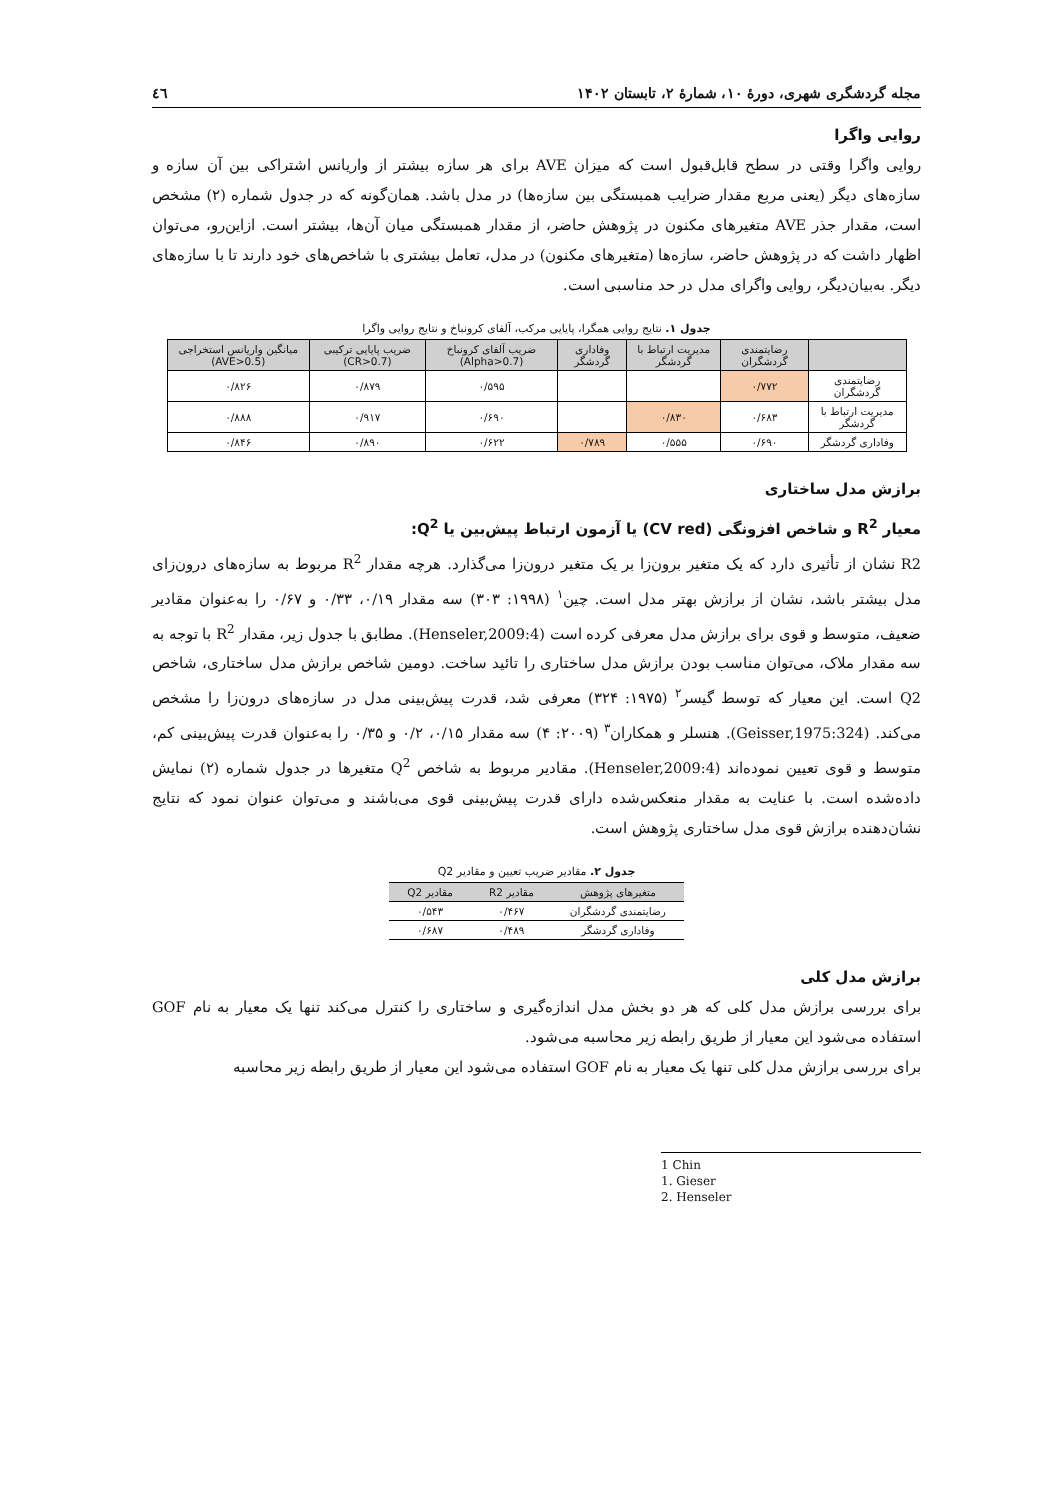مجله گردشگری شهری، دورهٔ ۱۰، شمارهٔ ۲، تابستان ۱۴۰۲ ٤٦
روایی واگرا
روایی واگرا وقتی در سطح قابل‌قبول است که میزان AVE برای هر سازه بیشتر از واریانس اشتراکی بین آن سازه و سازه‌های دیگر (یعنی مربع مقدار ضرایب همبستگی بین سازه‌ها) در مدل باشد. همان‌گونه که در جدول شماره (۲) مشخص است، مقدار جذر AVE متغیرهای مکنون در پژوهش حاضر، از مقدار همبستگی میان آن‌ها، بیشتر است. ازاین‌رو، می‌توان اظهار داشت که در پژوهش حاضر، سازه‌ها (متغیرهای مکنون) در مدل، تعامل بیشتری با شاخص‌های خود دارند تا با سازه‌های دیگر. به‌بیان‌دیگر، روایی واگرای مدل در حد مناسبی است.
جدول ۱. نتایج روایی همگرا، پایایی مرکب، آلفای کرونباخ و نتایج روایی واگرا
| | رضایتمندی گردشگران | مدیریت ارتباط با گردشگر | وفاداری گردشگر | ضریب آلفای کرونباخ (Alpha>0.7) | ضریب پایایی ترکیبی (CR>0.7) | میانگین واریانس استخراجی (AVE>0.5) |
| --- | --- | --- | --- | --- | --- | --- |
| رضایتمندی گردشگران | ۰/۷۷۲ | | | ۰/۵۹۵ | ۰/۸۷۹ | ۰/۸۲۶ |
| مدیریت ارتباط با گردشگر | ۰/۶۸۳ | ۰/۸۳۰ | | ۰/۶۹۰ | ۰/۹۱۷ | ۰/۸۸۸ |
| وفاداری گردشگر | ۰/۶۹۰ | ۰/۵۵۵ | ۰/۷۸۹ | ۰/۶۲۲ | ۰/۸۹۰ | ۰/۸۴۶ |
برازش مدل ساختاری
معیار R<sup>2</sup> و شاخص افزونگی (CV red) یا آزمون ارتباط پیش‌بین یا Q<sup>2</sup>:
R2 نشان از تأثیری دارد که یک متغیر برون‌زا بر یک متغیر درون‌زا می‌گذارد. هرچه مقدار R<sup>2</sup> مربوط به سازه‌های درون‌زای مدل بیشتر باشد، نشان از برازش بهتر مدل است. چین<sup>۱</sup> (۱۹۹۸: ۳۰۳) سه مقدار ۰/۱۹، ۰/۳۳ و ۰/۶۷ را به‌عنوان مقادیر ضعیف، متوسط و قوی برای برازش مدل معرفی کرده است (Henseler,2009:4). مطابق با جدول زیر، مقدار R<sup>2</sup> با توجه به سه مقدار ملاک، می‌توان مناسب بودن برازش مدل ساختاری را تائید ساخت. دومین شاخص برازش مدل ساختاری، شاخص Q2 است. این معیار که توسط گیسر<sup>۲</sup> (۱۹۷۵: ۳۲۴) معرفی شد، قدرت پیش‌بینی مدل در سازه‌های درون‌زا را مشخص می‌کند. (Geisser,1975:324). هنسلر و همکاران<sup>۳</sup> (۲۰۰۹: ۴) سه مقدار ۰/۱۵، ۰/۲ و ۰/۳۵ را به‌عنوان قدرت پیش‌بینی کم، متوسط و قوی تعیین نموده‌اند (Henseler,2009:4). مقادیر مربوط به شاخص Q<sup>2</sup> متغیرها در جدول شماره (۲) نمایش داده‌شده است. با عنایت به مقدار منعکس‌شده دارای قدرت پیش‌بینی قوی می‌باشند و می‌توان عنوان نمود که نتایج نشان‌دهنده برازش قوی مدل ساختاری پژوهش است.
جدول ۲. مقادیر ضریب تعیین و مقادیر Q2
| متغیرهای پژوهش | مقادیر R2 | مقادیر Q2 |
| --- | --- | --- |
| رضایتمندی گردشگران | ۰/۴۶۷ | ۰/۵۴۳ |
| وفاداری گردشگر | ۰/۴۸۹ | ۰/۶۸۷ |
برازش مدل کلی
برای بررسی برازش مدل کلی که هر دو بخش مدل اندازه‌گیری و ساختاری را کنترل می‌کند تنها یک معیار به نام GOF استفاده می‌شود این معیار از طریق رابطه زیر محاسبه می‌شود.
برای بررسی برازش مدل کلی تنها یک معیار به نام GOF استفاده می‌شود این معیار از طریق رابطه زیر محاسبه
1 Chin
1. Gieser
2. Henseler